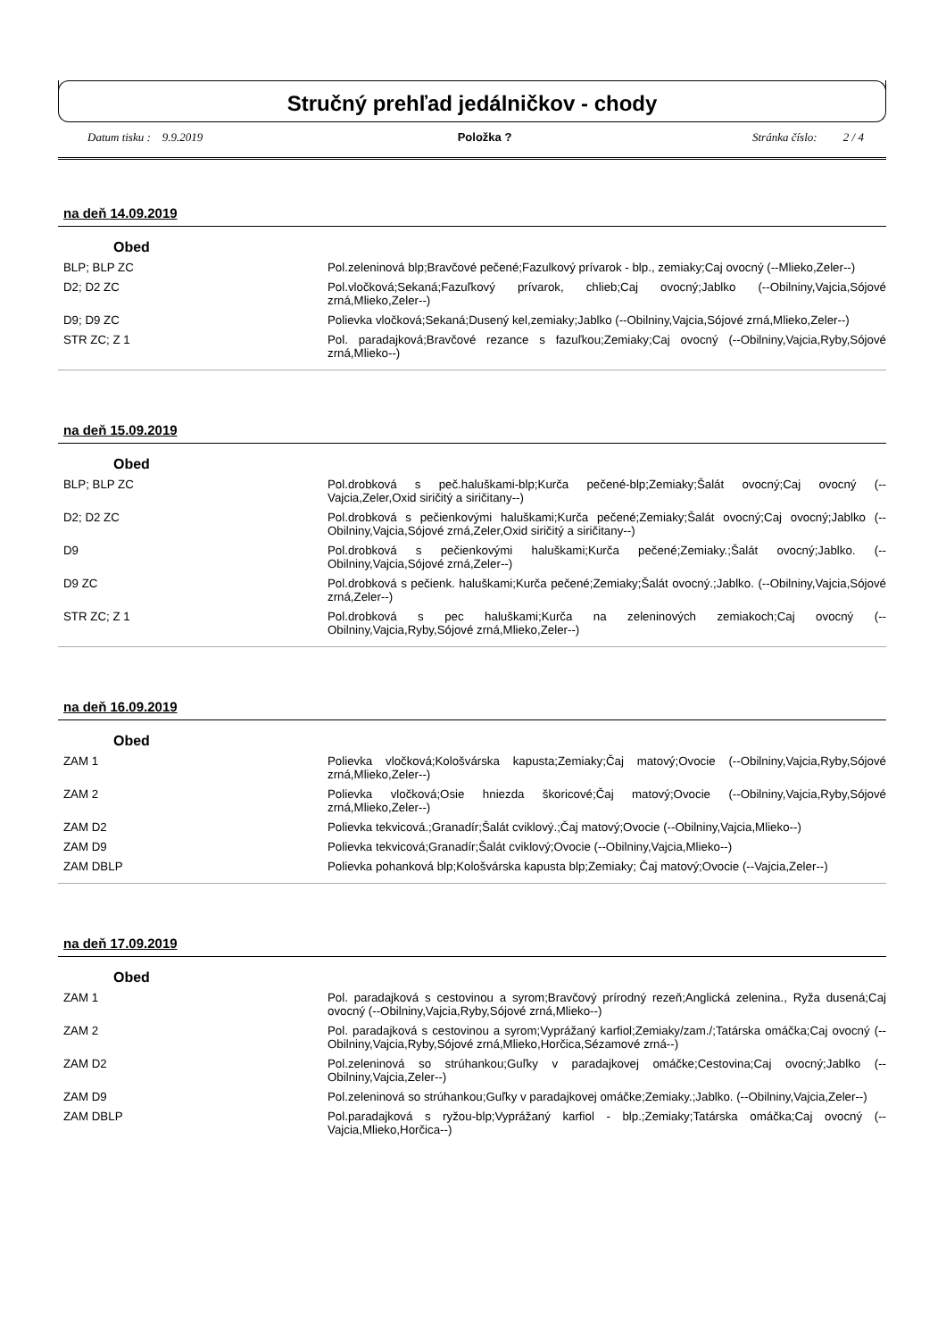Stručný prehľad jedálničkov - chody
Datum tisku : 9.9.2019 Položka ? Stránka číslo: 2 / 4
na deň 14.09.2019
Obed
| BLP; BLP ZC | Pol.zeleninová blp;Bravčové pečené;Fazulkový prívarok - blp., zemiaky;Caj ovocný (--Mlieko,Zeler--) |
| D2; D2 ZC | Pol.vločková;Sekaná;Fazuľkový prívarok, chlieb;Caj ovocný;Jablko (--Obilniny,Vajcia,Sójové zrná,Mlieko,Zeler--) |
| D9; D9 ZC | Polievka vločková;Sekaná;Dusený kel,zemiaky;Jablko (--Obilniny,Vajcia,Sójové zrná,Mlieko,Zeler--) |
| STR ZC; Z 1 | Pol. paradajková;Bravčové rezance s fazuľkou;Zemiaky;Caj ovocný (--Obilniny,Vajcia,Ryby,Sójové zrná,Mlieko--) |
na deň 15.09.2019
Obed
| BLP; BLP ZC | Pol.drobková s peč.haluškami-blp;Kurča pečené-blp;Zemiaky;Šalát ovocný;Caj ovocný (--Vajcia,Zeler,Oxid siričitý a siričitany--) |
| D2; D2 ZC | Pol.drobková s pečienkovými haluškami;Kurča pečené;Zemiaky;Šalát ovocný;Caj ovocný;Jablko (--Obilniny,Vajcia,Sójové zrná,Zeler,Oxid siričitý a siričitany--) |
| D9 | Pol.drobková s pečienkovými haluškami;Kurča pečené;Zemiaky.;Šalát ovocný;Jablko. (--Obilniny,Vajcia,Sójové zrná,Zeler--) |
| D9 ZC | Pol.drobková s pečienk. haluškami;Kurča pečené;Zemiaky;Šalát ovocný.;Jablko. (--Obilniny,Vajcia,Sójové zrná,Zeler--) |
| STR ZC; Z 1 | Pol.drobková s pec haluškami;Kurča na zeleninových zemiakoch;Caj ovocný (--Obilniny,Vajcia,Ryby,Sójové zrná,Mlieko,Zeler--) |
na deň 16.09.2019
Obed
| ZAM 1 | Polievka vločková;Kološvárska kapusta;Zemiaky;Čaj matový;Ovocie (--Obilniny,Vajcia,Ryby,Sójové zrná,Mlieko,Zeler--) |
| ZAM 2 | Polievka vločková;Osie hniezda škoricové;Čaj matový;Ovocie (--Obilniny,Vajcia,Ryby,Sójové zrná,Mlieko,Zeler--) |
| ZAM D2 | Polievka tekvicová.;Granadír;Šalát cviklový.;Čaj matový;Ovocie (--Obilniny,Vajcia,Mlieko--) |
| ZAM D9 | Polievka tekvicová;Granadír;Šalát cviklový;Ovocie (--Obilniny,Vajcia,Mlieko--) |
| ZAM DBLP | Polievka pohanková blp;Kološvárska kapusta blp;Zemiaky; Čaj matový;Ovocie (--Vajcia,Zeler--) |
na deň 17.09.2019
Obed
| ZAM 1 | Pol. paradajková s cestovinou a syrom;Bravčový prírodný rezeň;Anglická zelenina., Ryža dusená;Caj ovocný (--Obilniny,Vajcia,Ryby,Sójové zrná,Mlieko--) |
| ZAM 2 | Pol. paradajková s cestovinou a syrom;Vyprážaný karfiol;Zemiaky/zam./;Tatárska omáčka;Caj ovocný (--Obilniny,Vajcia,Ryby,Sójové zrná,Mlieko,Horčica,Sézamové zrná--) |
| ZAM D2 | Pol.zeleninová so strúhankou;Guľky v paradajkovej omáčke;Cestovina;Caj ovocný;Jablko (--Obilniny,Vajcia,Zeler--) |
| ZAM D9 | Pol.zeleninová so strúhankou;Guľky v paradajkovej omáčke;Zemiaky.;Jablko. (--Obilniny,Vajcia,Zeler--) |
| ZAM DBLP | Pol.paradajková s ryžou-blp;Vyprážaný karfiol - blp.;Zemiaky;Tatárska omáčka;Caj ovocný (--Vajcia,Mlieko,Horčica--) |